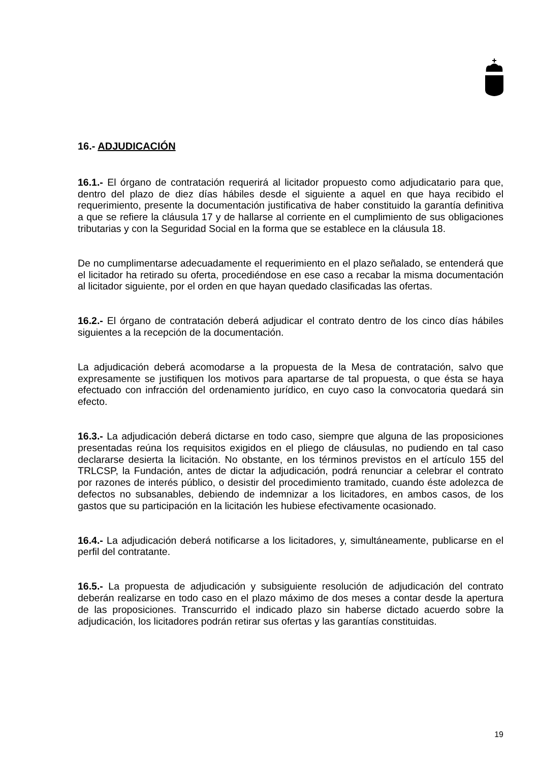16.- ADJUDICACIÓN
16.1.- El órgano de contratación requerirá al licitador propuesto como adjudicatario para que, dentro del plazo de diez días hábiles desde el siguiente a aquel en que haya recibido el requerimiento, presente la documentación justificativa de haber constituido la garantía definitiva a que se refiere la cláusula 17 y de hallarse al corriente en el cumplimiento de sus obligaciones tributarias y con la Seguridad Social en la forma que se establece en la cláusula 18.
De no cumplimentarse adecuadamente el requerimiento en el plazo señalado, se entenderá que el licitador ha retirado su oferta, procediéndose en ese caso a recabar la misma documentación al licitador siguiente, por el orden en que hayan quedado clasificadas las ofertas.
16.2.- El órgano de contratación deberá adjudicar el contrato dentro de los cinco días hábiles siguientes a la recepción de la documentación.
La adjudicación deberá acomodarse a la propuesta de la Mesa de contratación, salvo que expresamente se justifiquen los motivos para apartarse de tal propuesta, o que ésta se haya efectuado con infracción del ordenamiento jurídico, en cuyo caso la convocatoria quedará sin efecto.
16.3.- La adjudicación deberá dictarse en todo caso, siempre que alguna de las proposiciones presentadas reúna los requisitos exigidos en el pliego de cláusulas, no pudiendo en tal caso declararse desierta la licitación. No obstante, en los términos previstos en el artículo 155 del TRLCSP, la Fundación, antes de dictar la adjudicación, podrá renunciar a celebrar el contrato por razones de interés público, o desistir del procedimiento tramitado, cuando éste adolezca de defectos no subsanables, debiendo de indemnizar a los licitadores, en ambos casos, de los gastos que su participación en la licitación les hubiese efectivamente ocasionado.
16.4.- La adjudicación deberá notificarse a los licitadores, y, simultáneamente, publicarse en el perfil del contratante.
16.5.- La propuesta de adjudicación y subsiguiente resolución de adjudicación del contrato deberán realizarse en todo caso en el plazo máximo de dos meses a contar desde la apertura de las proposiciones. Transcurrido el indicado plazo sin haberse dictado acuerdo sobre la adjudicación, los licitadores podrán retirar sus ofertas y las garantías constituidas.
19